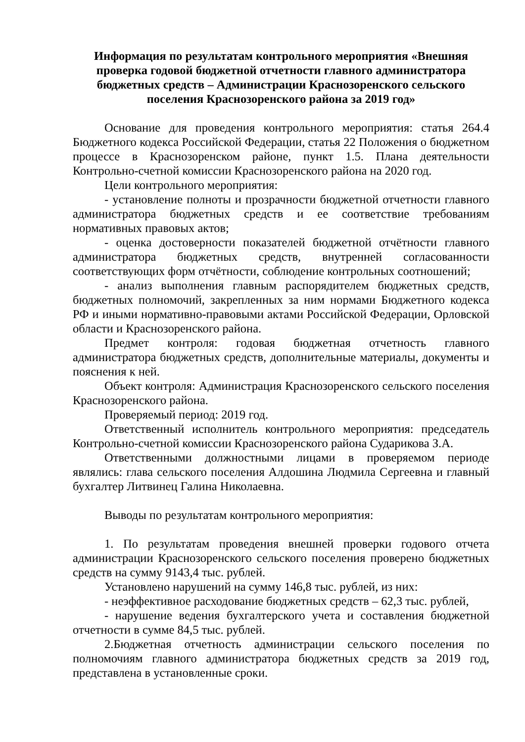Информация по результатам контрольного мероприятия «Внешняя проверка годовой бюджетной отчетности главного администратора бюджетных средств – Администрации Краснозоренского сельского поселения Краснозоренского района за 2019 год»
Основание для проведения контрольного мероприятия: статья 264.4 Бюджетного кодекса Российской Федерации, статья 22 Положения о бюджетном процессе в Краснозоренском районе, пункт 1.5. Плана деятельности Контрольно-счетной комиссии Краснозоренского района на 2020 год.
Цели контрольного мероприятия:
- установление полноты и прозрачности бюджетной отчетности главного администратора бюджетных средств и ее соответствие требованиям нормативных правовых актов;
- оценка достоверности показателей бюджетной отчётности главного администратора бюджетных средств, внутренней согласованности соответствующих форм отчётности, соблюдение контрольных соотношений;
- анализ выполнения главным распорядителем бюджетных средств, бюджетных полномочий, закрепленных за ним нормами Бюджетного кодекса РФ и иными нормативно-правовыми актами Российской Федерации, Орловской области и Краснозоренского района.
Предмет контроля: годовая бюджетная отчетность главного администратора бюджетных средств, дополнительные материалы, документы и пояснения к ней.
Объект контроля: Администрация Краснозоренского сельского поселения Краснозоренского района.
Проверяемый период: 2019 год.
Ответственный исполнитель контрольного мероприятия: председатель Контрольно-счетной комиссии Краснозоренского района Сударикова З.А.
Ответственными должностными лицами в проверяемом периоде являлись: глава сельского поселения Алдошина Людмила Сергеевна и главный бухгалтер Литвинец Галина Николаевна.
Выводы по результатам контрольного мероприятия:
1. По результатам проведения внешней проверки годового отчета администрации Краснозоренского сельского поселения проверено бюджетных средств на сумму 9143,4 тыс. рублей.
Установлено нарушений на сумму 146,8 тыс. рублей, из них:
- неэффективное расходование бюджетных средств – 62,3 тыс. рублей,
- нарушение ведения бухгалтерского учета и составления бюджетной отчетности в сумме 84,5 тыс. рублей.
2.Бюджетная отчетность администрации сельского поселения по полномочиям главного администратора бюджетных средств за 2019 год, представлена в установленные сроки.